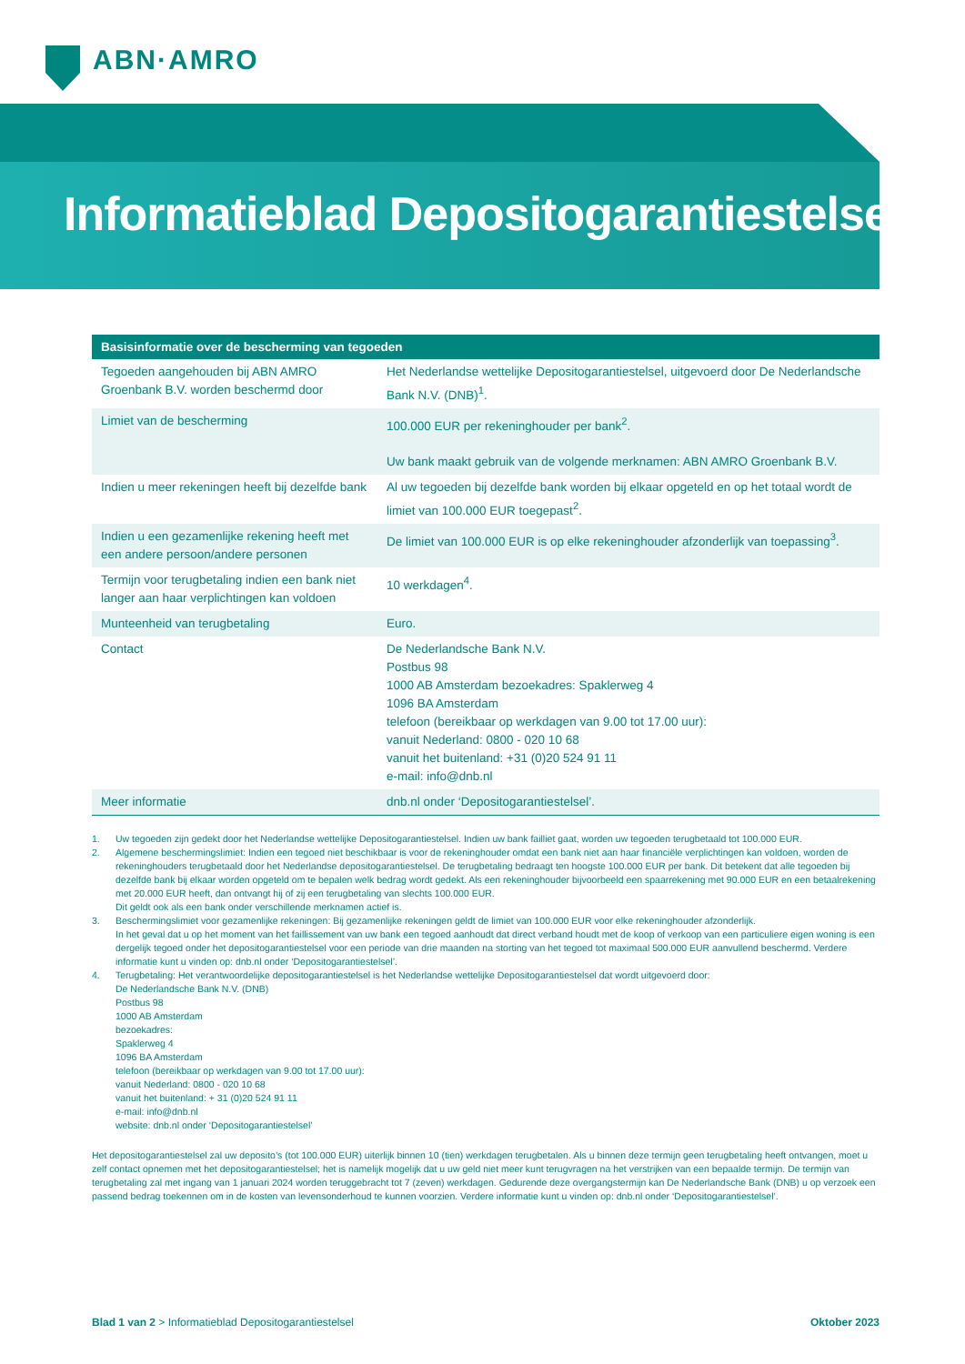ABN·AMRO
Informatieblad Depositogarantiestelsel
| Basisinformatie over de bescherming van tegoeden | |
| --- | --- |
| Tegoeden aangehouden bij ABN AMRO Groenbank B.V. worden beschermd door | Het Nederlandse wettelijke Depositogarantiestelsel, uitgevoerd door De Nederlandsche Bank N.V. (DNB)<sup>1</sup>. |
| Limiet van de bescherming | 100.000 EUR per rekeninghouder per bank<sup>2</sup>. Uw bank maakt gebruik van de volgende merknamen: ABN AMRO Groenbank B.V. |
| Indien u meer rekeningen heeft bij dezelfde bank | Al uw tegoeden bij dezelfde bank worden bij elkaar opgeteld en op het totaal wordt de limiet van 100.000 EUR toegepast<sup>2</sup>. |
| Indien u een gezamenlijke rekening heeft met een andere persoon/andere personen | De limiet van 100.000 EUR is op elke rekeninghouder afzonderlijk van toepassing<sup>3</sup>. |
| Termijn voor terugbetaling indien een bank niet langer aan haar verplichtingen kan voldoen | 10 werkdagen<sup>4</sup>. |
| Munteenheid van terugbetaling | Euro. |
| Contact | De Nederlandsche Bank N.V. Postbus 98 1000 AB Amsterdam bezoekadres: Spaklerweg 4 1096 BA Amsterdam telefoon (bereikbaar op werkdagen van 9.00 tot 17.00 uur): vanuit Nederland: 0800 - 020 10 68 vanuit het buitenland: +31 (0)20 524 91 11 e-mail: info@dnb.nl |
| Meer informatie | dnb.nl onder ‘Depositogarantiestelsel’. |
1. Uw tegoeden zijn gedekt door het Nederlandse wettelijke Depositogarantiestelsel. Indien uw bank failliet gaat, worden uw tegoeden terugbetaald tot 100.000 EUR.
2. Algemene beschermingslimiet: Indien een tegoed niet beschikbaar is voor de rekeninghouder omdat een bank niet aan haar financiële verplichtingen kan voldoen, worden de rekening­houders terugbetaald door het Nederlandse depositogarantiestelsel. De terugbetaling bedraagt ten hoogste 100.000 EUR per bank. Dit betekent dat alle tegoeden bij dezelfde bank bij elkaar worden opgeteld om te bepalen welk bedrag wordt gedekt. Als een rekeninghouder bijvoorbeeld een spaarrekening met 90.000 EUR en een betaalrekening met 20.000 EUR heeft, dan ontvangt hij of zij een terugbetaling van slechts 100.000 EUR.
Dit geldt ook als een bank onder verschillende merknamen actief is.
3. Beschermingslimiet voor gezamenlijke rekeningen: Bij gezamenlijke rekeningen geldt de limiet van 100.000 EUR voor elke rekeninghouder afzonderlijk.
In het geval dat u op het moment van het faillissement van uw bank een tegoed aanhoudt dat direct verband houdt met de koop of verkoop van een particuliere eigen woning is een dergelijk tegoed onder het depositogarantiestelsel voor een periode van drie maanden na storting van het tegoed tot maximaal 500.000 EUR aanvullend beschermd. Verdere informatie kunt u vinden op: dnb.nl onder ‘Depositogarantiestelsel’.
4. Terugbetaling: Het verantwoordelijke depositogarantiestelsel is het Nederlandse wettelijke Depositogarantiestelsel dat wordt uitgevoerd door:
De Nederlandsche Bank N.V. (DNB)
Postbus 98
1000 AB Amsterdam
bezoekadres:
Spaklerweg 4
1096 BA Amsterdam
telefoon (bereikbaar op werkdagen van 9.00 tot 17.00 uur):
vanuit Nederland: 0800 - 020 10 68
vanuit het buitenland: + 31 (0)20 524 91 11
e-mail: info@dnb.nl
website: dnb.nl onder ‘Depositogarantiestelsel’
Het depositogarantiestelsel zal uw deposito’s (tot 100.000 EUR) uiterlijk binnen 10 (tien) werkdagen terugbetalen. Als u binnen deze termijn geen terugbetaling heeft ontvangen, moet u zelf contact opnemen met het depositogarantiestelsel; het is namelijk mogelijk dat u uw geld niet meer kunt terugvragen na het verstrijken van een bepaalde termijn. De termijn van terugbetaling zal met ingang van 1 januari 2024 worden teruggebracht tot 7 (zeven) werkdagen. Gedurende deze overgangstermijn kan De Nederlandsche Bank (DNB) u op verzoek een passend bedrag toekennen om in de kosten van levensonderhoud te kunnen voorzien. Verdere informatie kunt u vinden op: dnb.nl onder ‘Depositogarantiestelsel’.
Blad 1 van 2 > Informatieblad Depositogarantiestelsel Oktober 2023